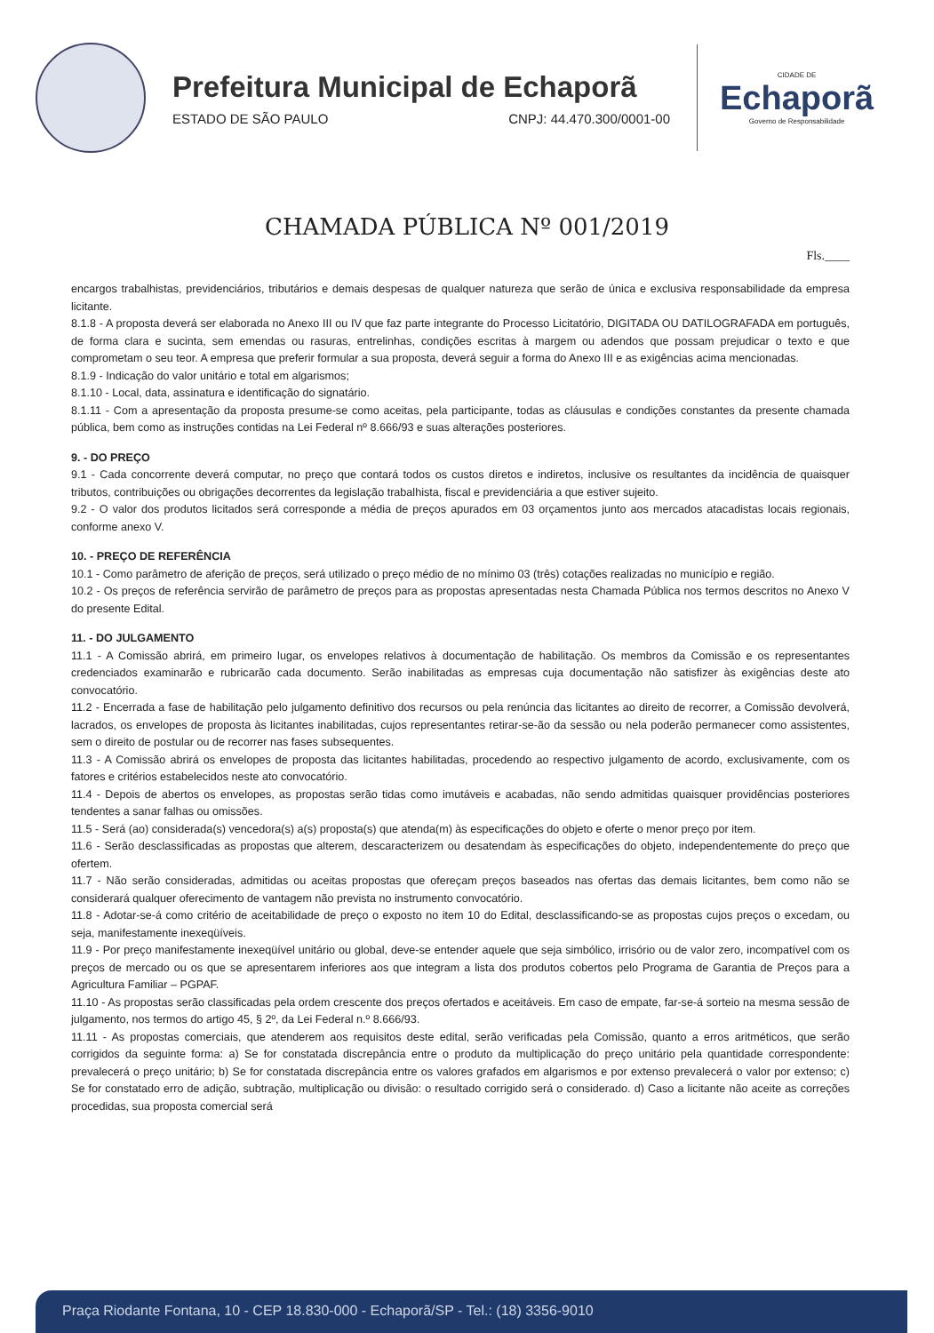Prefeitura Municipal de Echaporã
ESTADO DE SÃO PAULO CNPJ: 44.470.300/0001-00
CIDADE DE
Echaporã
Governo de Responsabilidade
CHAMADA PÚBLICA Nº 001/2019
Fls.____
encargos trabalhistas, previdenciários, tributários e demais despesas de qualquer natureza que serão de única e exclusiva responsabilidade da empresa licitante.
8.1.8 - A proposta deverá ser elaborada no Anexo III ou IV que faz parte integrante do Processo Licitatório, DIGITADA OU DATILOGRAFADA em português, de forma clara e sucinta, sem emendas ou rasuras, entrelinhas, condições escritas à margem ou adendos que possam prejudicar o texto e que comprometam o seu teor. A empresa que preferir formular a sua proposta, deverá seguir a forma do Anexo III e as exigências acima mencionadas.
8.1.9 - Indicação do valor unitário e total em algarismos;
8.1.10 - Local, data, assinatura e identificação do signatário.
8.1.11 - Com a apresentação da proposta presume-se como aceitas, pela participante, todas as cláusulas e condições constantes da presente chamada pública, bem como as instruções contidas na Lei Federal nº 8.666/93 e suas alterações posteriores.
9. - DO PREÇO
9.1 - Cada concorrente deverá computar, no preço que contará todos os custos diretos e indiretos, inclusive os resultantes da incidência de quaisquer tributos, contribuições ou obrigações decorrentes da legislação trabalhista, fiscal e previdenciária a que estiver sujeito.
9.2 - O valor dos produtos licitados será corresponde a média de preços apurados em 03 orçamentos junto aos mercados atacadistas locais regionais, conforme anexo V.
10. - PREÇO DE REFERÊNCIA
10.1 - Como parâmetro de aferição de preços, será utilizado o preço médio de no mínimo 03 (três) cotações realizadas no município e região.
10.2 - Os preços de referência servirão de parâmetro de preços para as propostas apresentadas nesta Chamada Pública nos termos descritos no Anexo V do presente Edital.
11. - DO JULGAMENTO
11.1 - A Comissão abrirá, em primeiro lugar, os envelopes relativos à documentação de habilitação. Os membros da Comissão e os representantes credenciados examinarão e rubricarão cada documento. Serão inabilitadas as empresas cuja documentação não satisfizer às exigências deste ato convocatório.
11.2 - Encerrada a fase de habilitação pelo julgamento definitivo dos recursos ou pela renúncia das licitantes ao direito de recorrer, a Comissão devolverá, lacrados, os envelopes de proposta às licitantes inabilitadas, cujos representantes retirar-se-ão da sessão ou nela poderão permanecer como assistentes, sem o direito de postular ou de recorrer nas fases subsequentes.
11.3 - A Comissão abrirá os envelopes de proposta das licitantes habilitadas, procedendo ao respectivo julgamento de acordo, exclusivamente, com os fatores e critérios estabelecidos neste ato convocatório.
11.4 - Depois de abertos os envelopes, as propostas serão tidas como imutáveis e acabadas, não sendo admitidas quaisquer providências posteriores tendentes a sanar falhas ou omissões.
11.5 - Será (ao) considerada(s) vencedora(s) a(s) proposta(s) que atenda(m) às especificações do objeto e oferte o menor preço por item.
11.6 - Serão desclassificadas as propostas que alterem, descaracterizem ou desatendam às especificações do objeto, independentemente do preço que ofertem.
11.7 - Não serão consideradas, admitidas ou aceitas propostas que ofereçam preços baseados nas ofertas das demais licitantes, bem como não se considerará qualquer oferecimento de vantagem não prevista no instrumento convocatório.
11.8 - Adotar-se-á como critério de aceitabilidade de preço o exposto no item 10 do Edital, desclassificando-se as propostas cujos preços o excedam, ou seja, manifestamente inexeqüíveis.
11.9 - Por preço manifestamente inexeqüível unitário ou global, deve-se entender aquele que seja simbólico, irrisório ou de valor zero, incompatível com os preços de mercado ou os que se apresentarem inferiores aos que integram a lista dos produtos cobertos pelo Programa de Garantia de Preços para a Agricultura Familiar – PGPAF.
11.10 - As propostas serão classificadas pela ordem crescente dos preços ofertados e aceitáveis. Em caso de empate, far-se-á sorteio na mesma sessão de julgamento, nos termos do artigo 45, § 2º, da Lei Federal n.º 8.666/93.
11.11 - As propostas comerciais, que atenderem aos requisitos deste edital, serão verificadas pela Comissão, quanto a erros aritméticos, que serão corrigidos da seguinte forma: a) Se for constatada discrepância entre o produto da multiplicação do preço unitário pela quantidade correspondente: prevalecerá o preço unitário; b) Se for constatada discrepância entre os valores grafados em algarismos e por extenso prevalecerá o valor por extenso; c) Se for constatado erro de adição, subtração, multiplicação ou divisão: o resultado corrigido será o considerado. d) Caso a licitante não aceite as correções procedidas, sua proposta comercial será
Praça Riodante Fontana, 10 - CEP 18.830-000 - Echaporã/SP - Tel.: (18) 3356-9010